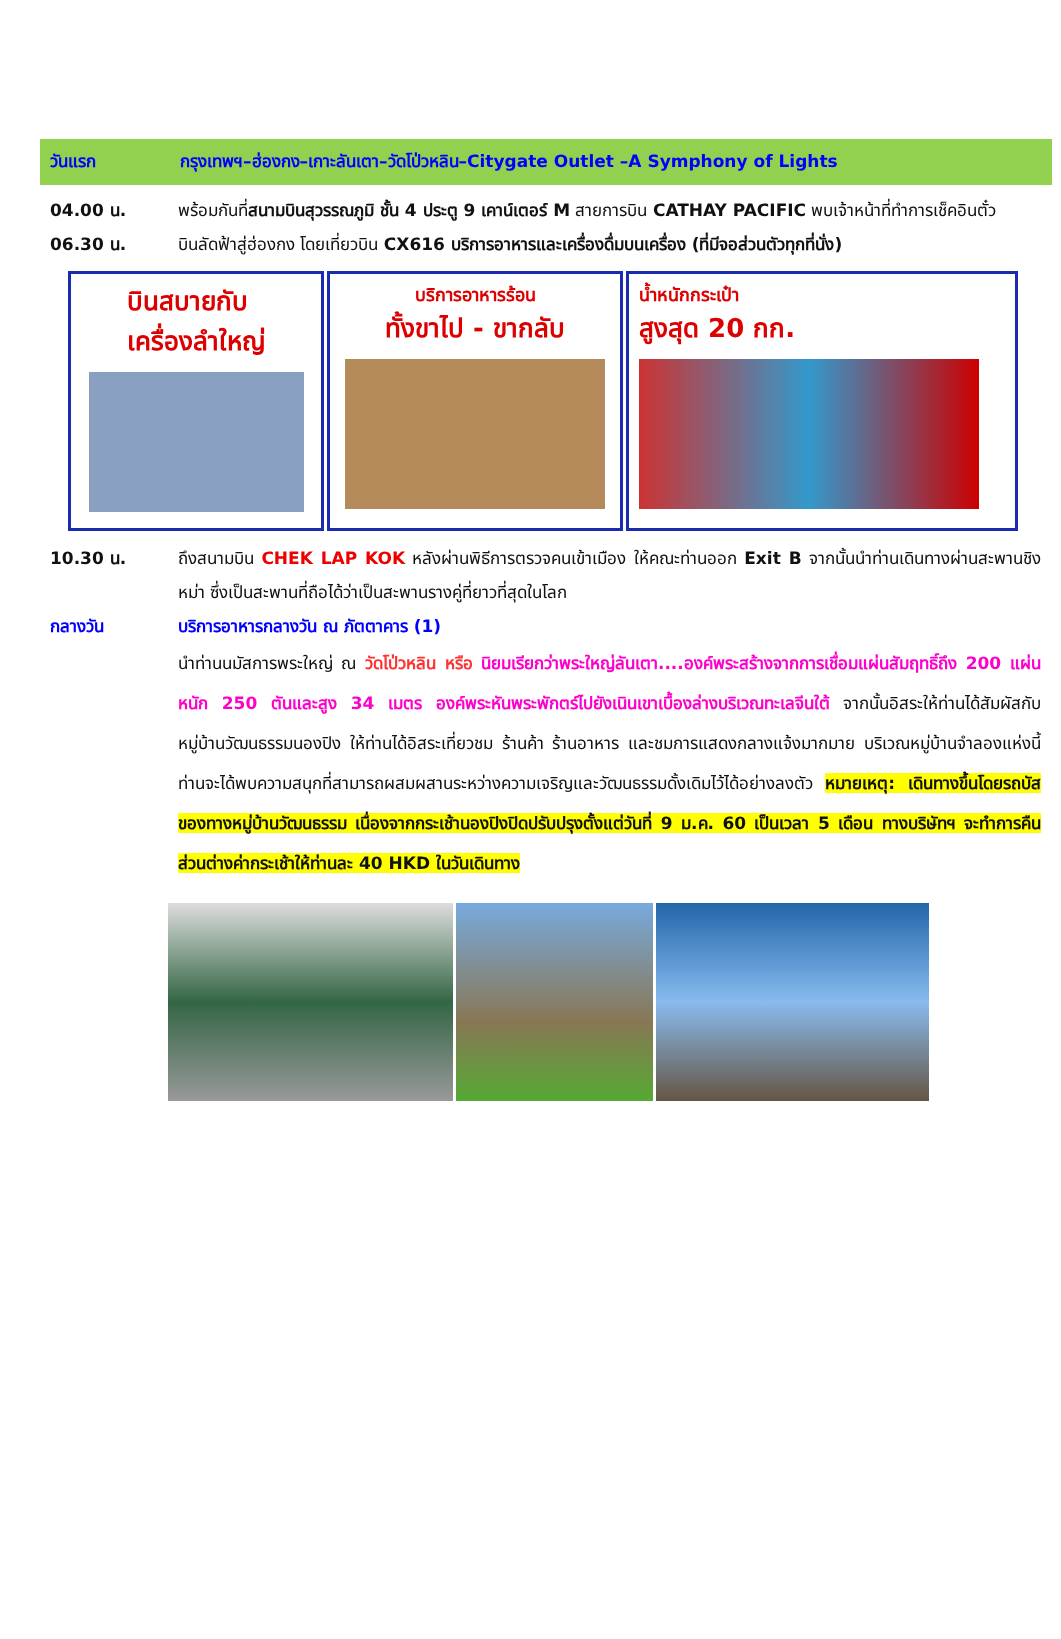วันแรก กรุงเทพฯ–ฮ่องกง–เกาะลันเตา–วัดโป่วหลิน–Citygate Outlet –A Symphony of Lights
04.00 น. พร้อมกันที่สนามบินสุวรรณภูมิ ชั้น 4 ประตู 9 เคาน์เตอร์ M สายการบิน CATHAY PACIFIC พบเจ้าหน้าที่ทำการเช็คอินตั๋ว
06.30 น. บินลัดฟ้าสู่ฮ่องกง โดยเที่ยวบิน CX616 บริการอาหารและเครื่องดื่มบนเครื่อง (ที่มีจอส่วนตัวทุกที่นั่ง)
บินสบายกับ
เครื่องลำใหญ่
บริการอาหารร้อน
ทั้งขาไป - ขากลับ
น้ำหนักกระเป๋า
สูงสุด 20 กก.
10.30 น. ถึงสนามบิน CHEK LAP KOK หลังผ่านพิธีการตรวจคนเข้าเมือง ให้คณะท่านออก Exit B จากนั้นนำท่านเดินทางผ่านสะพานชิงหม่า ซึ่งเป็นสะพานที่ถือได้ว่าเป็นสะพานรางคู่ที่ยาวที่สุดในโลก
กลางวัน บริการอาหารกลางวัน ณ ภัตตาคาร (1)
นำท่านนมัสการพระใหญ่ ณ วัดโป่วหลิน หรือ นิยมเรียกว่าพระใหญ่ลันเตา....องค์พระสร้างจากการเชื่อมแผ่นสัมฤทธิ์ถึง 200 แผ่น หนัก 250 ตันและสูง 34 เมตร องค์พระหันพระพักตร์ไปยังเนินเขาเบื้องล่างบริเวณทะเลจีนใต้ จากนั้นอิสระให้ท่านได้สัมผัสกับหมู่บ้านวัฒนธรรมนองปิง ให้ท่านได้อิสระเที่ยวชม ร้านค้า ร้านอาหาร และชมการแสดงกลางแจ้งมากมาย บริเวณหมู่บ้านจำลองแห่งนี้ท่านจะได้พบความสนุกที่สามารถผสมผสานระหว่างความเจริญและวัฒนธรรมดั้งเดิมไว้ได้อย่างลงตัว หมายเหตุ: เดินทางขึ้นโดยรถบัสของทางหมู่บ้านวัฒนธรรม เนื่องจากกระเช้านองปิงปิดปรับปรุงตั้งแต่วันที่ 9 ม.ค. 60 เป็นเวลา 5 เดือน ทางบริษัทฯ จะทำการคืนส่วนต่างค่ากระเช้าให้ท่านละ 40 HKD ในวันเดินทาง